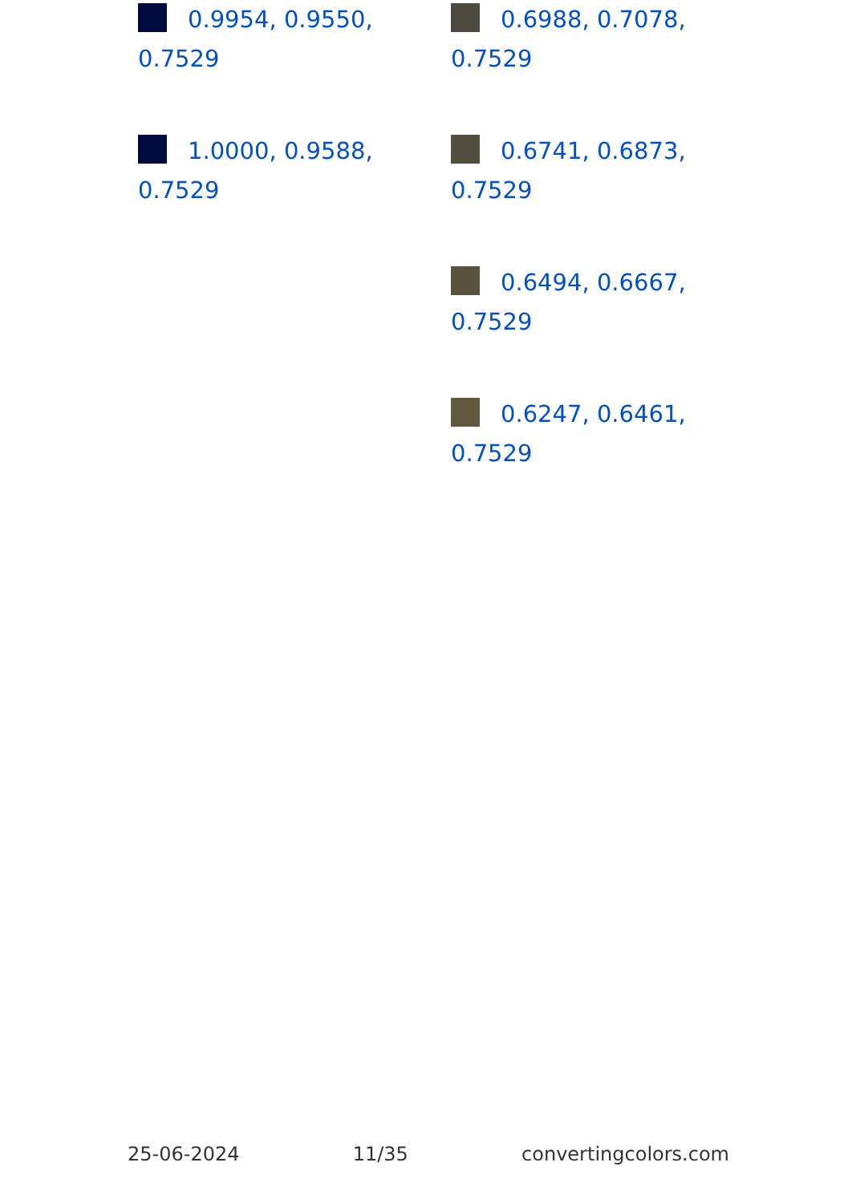0.9954, 0.9550, 0.7529
1.0000, 0.9588, 0.7529
0.6988, 0.7078, 0.7529
0.6741, 0.6873, 0.7529
0.6494, 0.6667, 0.7529
0.6247, 0.6461, 0.7529
25-06-2024 11/35 convertingcolors.com